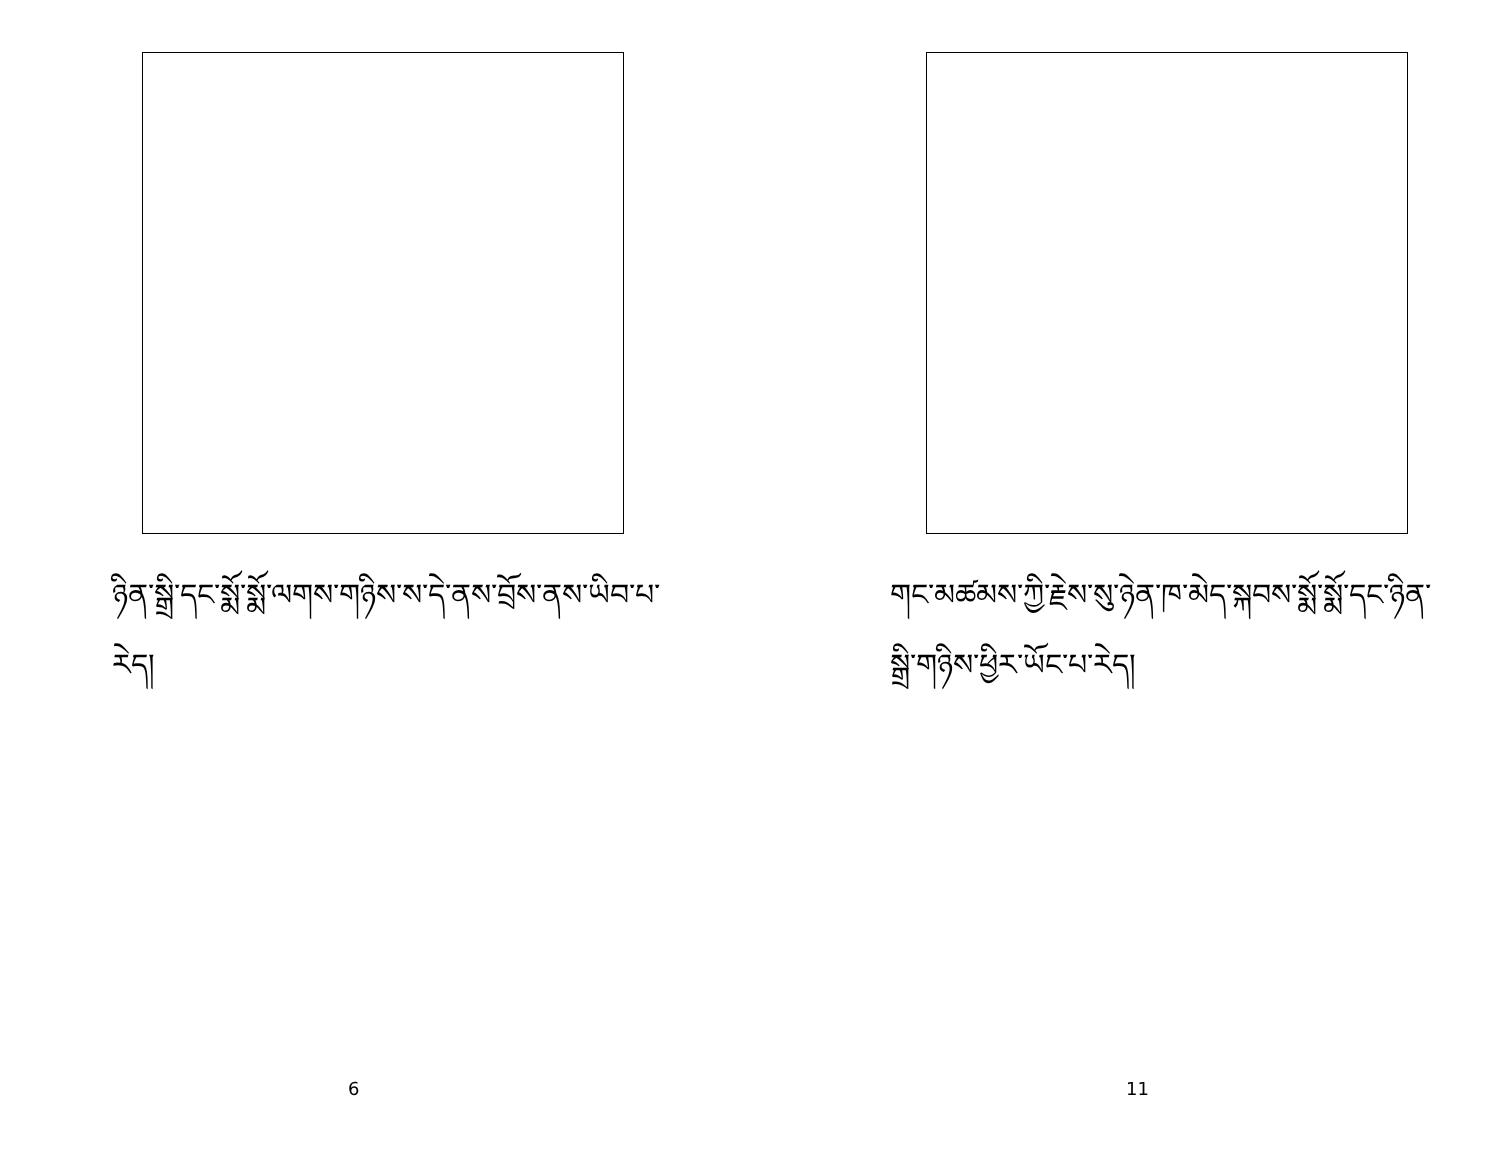ཉིན་སྒྲི་དང་སྨོ་སྨོ་ལགས་གཉིས་ས་དེ་ནས་བྲོས་ནས་ཡིབ་པ་རེད།
6
གང་མཚམས་ཀྱི་རྗེས་སུ་ཉེན་ཁ་མེད་སྐབས་སྨོ་སྨོ་དང་ཉིན་སྒྲི་གཉིས་ཕྱིར་ཡོང་པ་རེད།
11